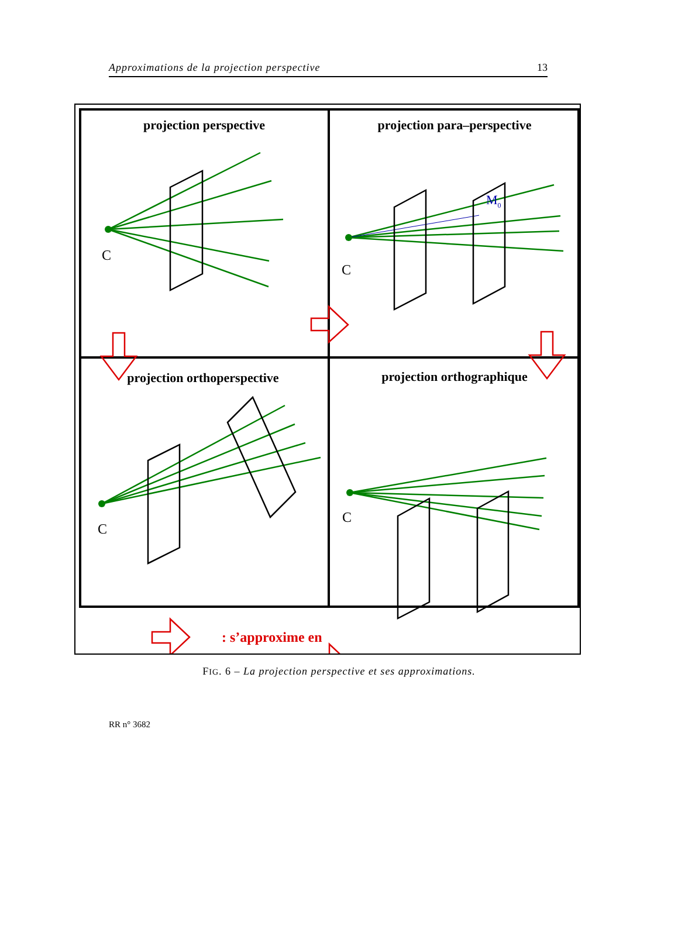Approximations de la projection perspective 13
projection perspective
projection para–perspective
projection orthoperspective
projection orthographique
C
C
C
C
M0
: s’approxime en
FIG. 6 – La projection perspective et ses approximations.
RR n° 3682